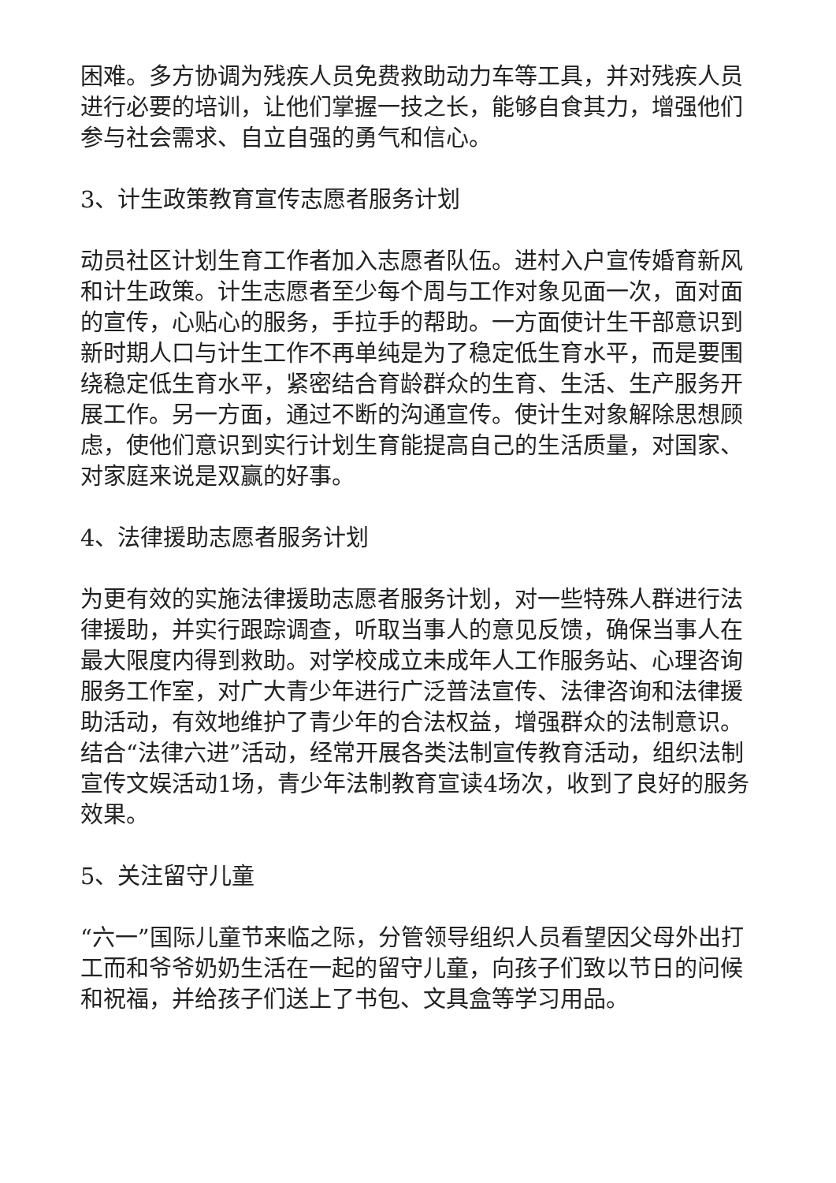困难。多方协调为残疾人员免费救助动力车等工具，并对残疾人员进行必要的培训，让他们掌握一技之长，能够自食其力，增强他们参与社会需求、自立自强的勇气和信心。
3、计生政策教育宣传志愿者服务计划
动员社区计划生育工作者加入志愿者队伍。进村入户宣传婚育新风和计生政策。计生志愿者至少每个周与工作对象见面一次，面对面的宣传，心贴心的服务，手拉手的帮助。一方面使计生干部意识到新时期人口与计生工作不再单纯是为了稳定低生育水平，而是要围绕稳定低生育水平，紧密结合育龄群众的生育、生活、生产服务开展工作。另一方面，通过不断的沟通宣传。使计生对象解除思想顾虑，使他们意识到实行计划生育能提高自己的生活质量，对国家、对家庭来说是双赢的好事。
4、法律援助志愿者服务计划
为更有效的实施法律援助志愿者服务计划，对一些特殊人群进行法律援助，并实行跟踪调查，听取当事人的意见反馈，确保当事人在最大限度内得到救助。对学校成立未成年人工作服务站、心理咨询服务工作室，对广大青少年进行广泛普法宣传、法律咨询和法律援助活动，有效地维护了青少年的合法权益，增强群众的法制意识。结合“法律六进”活动，经常开展各类法制宣传教育活动，组织法制宣传文娱活动1场，青少年法制教育宣读4场次，收到了良好的服务效果。
5、关注留守儿童
“六一”国际儿童节来临之际，分管领导组织人员看望因父母外出打工而和爷爷奶奶生活在一起的留守儿童，向孩子们致以节日的问候和祝福，并给孩子们送上了书包、文具盒等学习用品。